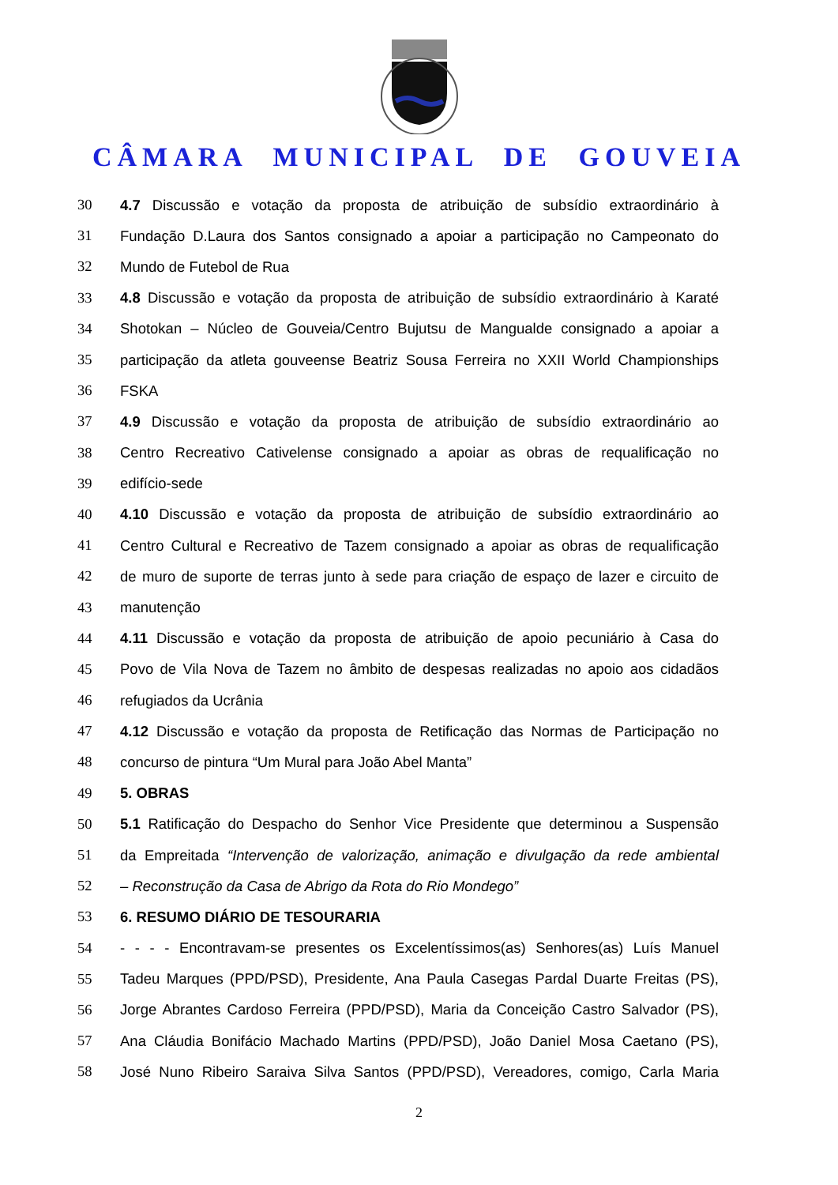CÂMARA MUNICIPAL DE GOUVEIA
30 4.7 Discussão e votação da proposta de atribuição de subsídio extraordinário à
31 Fundação D.Laura dos Santos consignado a apoiar a participação no Campeonato do
32 Mundo de Futebol de Rua
33 4.8 Discussão e votação da proposta de atribuição de subsídio extraordinário à Karaté
34 Shotokan – Núcleo de Gouveia/Centro Bujutsu de Mangualde consignado a apoiar a
35 participação da atleta gouveense Beatriz Sousa Ferreira no XXII World Championships
36 FSKA
37 4.9 Discussão e votação da proposta de atribuição de subsídio extraordinário ao
38 Centro Recreativo Cativelense consignado a apoiar as obras de requalificação no
39 edifício-sede
40 4.10 Discussão e votação da proposta de atribuição de subsídio extraordinário ao
41 Centro Cultural e Recreativo de Tazem consignado a apoiar as obras de requalificação
42 de muro de suporte de terras junto à sede para criação de espaço de lazer e circuito de
43 manutenção
44 4.11 Discussão e votação da proposta de atribuição de apoio pecuniário à Casa do
45 Povo de Vila Nova de Tazem no âmbito de despesas realizadas no apoio aos cidadãos
46 refugiados da Ucrânia
47 4.12 Discussão e votação da proposta de Retificação das Normas de Participação no
48 concurso de pintura “Um Mural para João Abel Manta”
49 5. OBRAS
50 5.1 Ratificação do Despacho do Senhor Vice Presidente que determinou a Suspensão
51 da Empreitada “Intervenção de valorização, animação e divulgação da rede ambiental
52 – Reconstrução da Casa de Abrigo da Rota do Rio Mondego”
53 6. RESUMO DIÁRIO DE TESOURARIA
54 - - - - Encontravam-se presentes os Excelentíssimos(as) Senhores(as) Luís Manuel
55 Tadeu Marques (PPD/PSD), Presidente, Ana Paula Casegas Pardal Duarte Freitas (PS),
56 Jorge Abrantes Cardoso Ferreira (PPD/PSD), Maria da Conceição Castro Salvador (PS),
57 Ana Cláudia Bonifácio Machado Martins (PPD/PSD), João Daniel Mosa Caetano (PS),
58 José Nuno Ribeiro Saraiva Silva Santos (PPD/PSD), Vereadores, comigo, Carla Maria
2